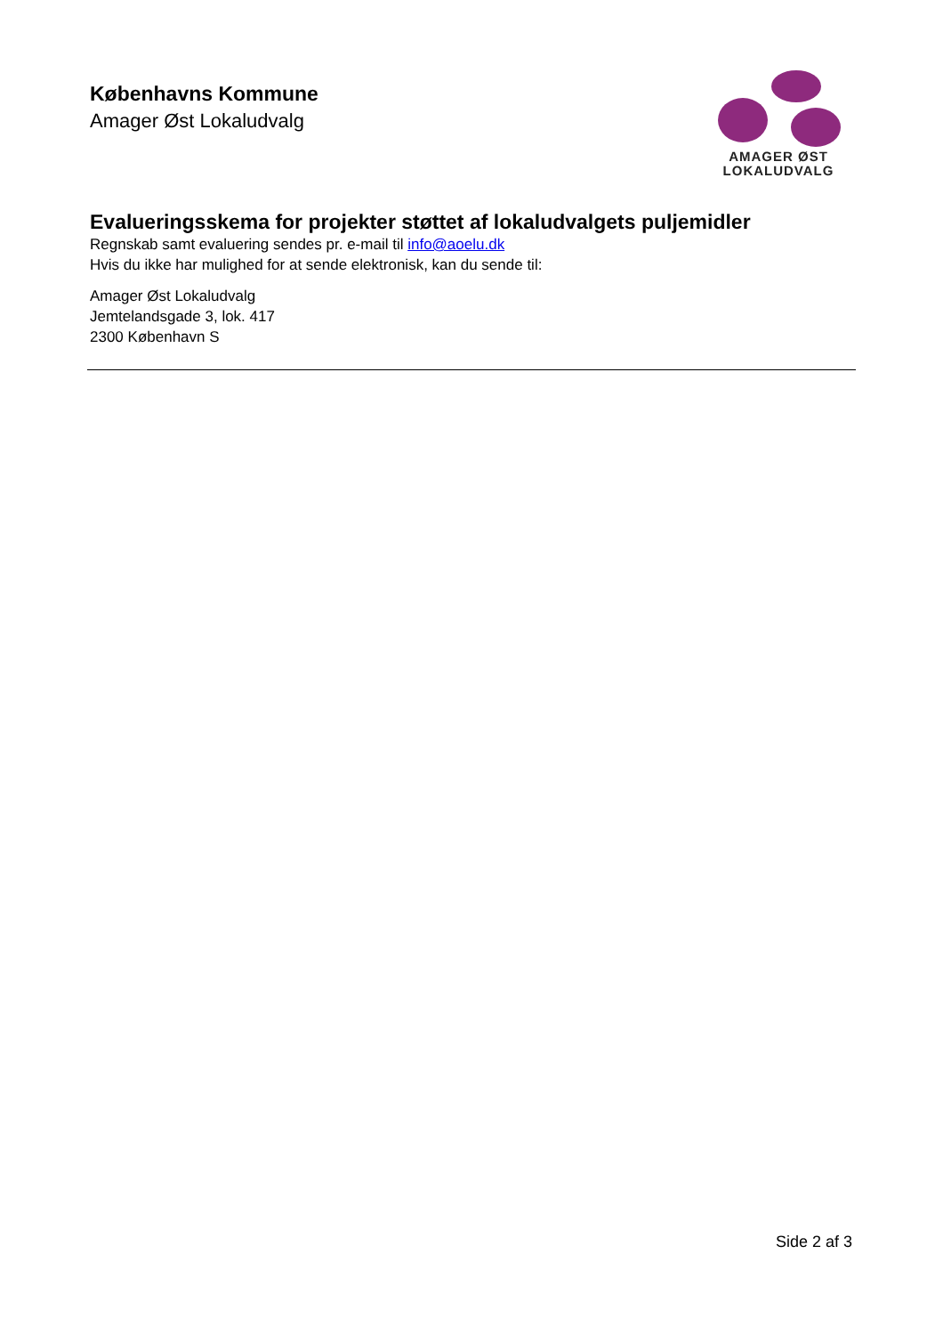Københavns Kommune
Amager Øst Lokaludvalg
AMAGER ØST
LOKALUDVALG
Evalueringsskema for projekter støttet af lokaludvalgets puljemidler
Regnskab samt evaluering sendes pr. e-mail til info@aoelu.dk
Hvis du ikke har mulighed for at sende elektronisk, kan du sende til:
Amager Øst Lokaludvalg
Jemtelandsgade 3, lok. 417
2300 København S
Side 2 af 3